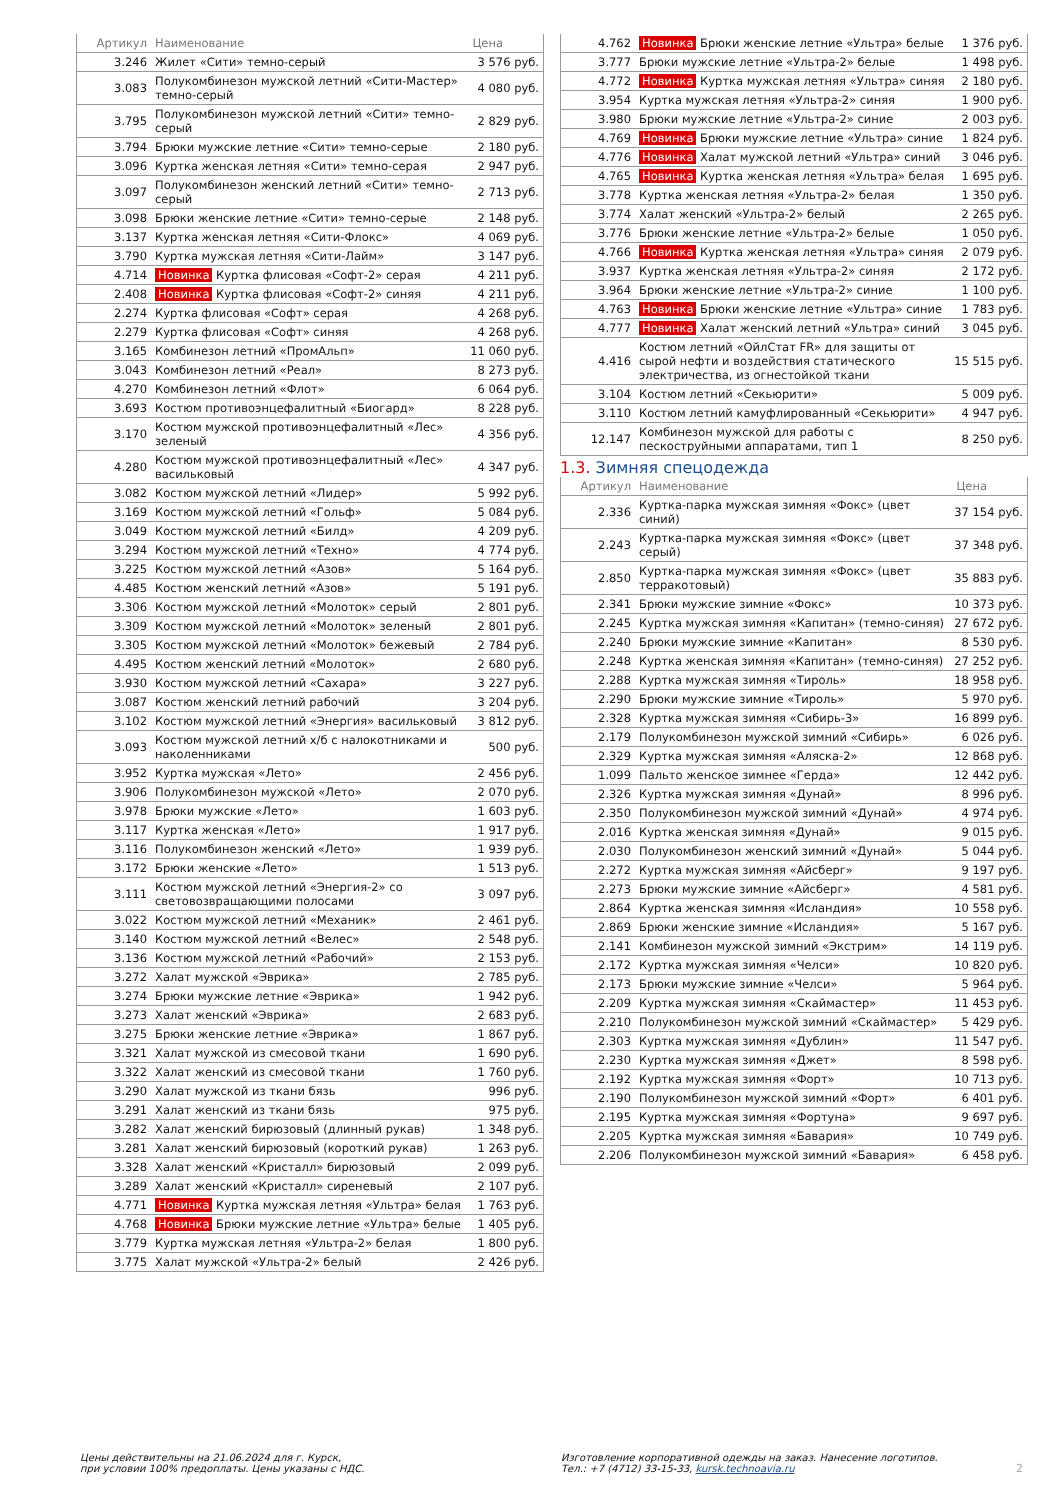| Артикул | Наименование | Цена |
| --- | --- | --- |
| 3.246 | Жилет «Сити» темно-серый | 3 576 руб. |
| 3.083 | Полукомбинезон мужской летний «Сити-Мастер» темно-серый | 4 080 руб. |
| 3.795 | Полукомбинезон мужской летний «Сити» темно-серый | 2 829 руб. |
| 3.794 | Брюки мужские летние «Сити» темно-серые | 2 180 руб. |
| 3.096 | Куртка женская летняя «Сити» темно-серая | 2 947 руб. |
| 3.097 | Полукомбинезон женский летний «Сити» темно-серый | 2 713 руб. |
| 3.098 | Брюки женские летние «Сити» темно-серые | 2 148 руб. |
| 3.137 | Куртка женская летняя «Сити-Флокс» | 4 069 руб. |
| 3.790 | Куртка мужская летняя «Сити-Лайм» | 3 147 руб. |
| 4.714 | Новинка Куртка флисовая «Софт-2» серая | 4 211 руб. |
| 2.408 | Новинка Куртка флисовая «Софт-2» синяя | 4 211 руб. |
| 2.274 | Куртка флисовая «Софт» серая | 4 268 руб. |
| 2.279 | Куртка флисовая «Софт» синяя | 4 268 руб. |
| 3.165 | Комбинезон летний «ПромАльп» | 11 060 руб. |
| 3.043 | Комбинезон летний «Реал» | 8 273 руб. |
| 4.270 | Комбинезон летний «Флот» | 6 064 руб. |
| 3.693 | Костюм противоэнцефалитный «Биогард» | 8 228 руб. |
| 3.170 | Костюм мужской противоэнцефалитный «Лес» зеленый | 4 356 руб. |
| 4.280 | Костюм мужской противоэнцефалитный «Лес» васильковый | 4 347 руб. |
| 3.082 | Костюм мужской летний «Лидер» | 5 992 руб. |
| 3.169 | Костюм мужской летний «Гольф» | 5 084 руб. |
| 3.049 | Костюм мужской летний «Билд» | 4 209 руб. |
| 3.294 | Костюм мужской летний «Техно» | 4 774 руб. |
| 3.225 | Костюм мужской летний «Азов» | 5 164 руб. |
| 4.485 | Костюм женский летний «Азов» | 5 191 руб. |
| 3.306 | Костюм мужской летний «Молоток» серый | 2 801 руб. |
| 3.309 | Костюм мужской летний «Молоток» зеленый | 2 801 руб. |
| 3.305 | Костюм мужской летний «Молоток» бежевый | 2 784 руб. |
| 4.495 | Костюм женский летний «Молоток» | 2 680 руб. |
| 3.930 | Костюм мужской летний «Сахара» | 3 227 руб. |
| 3.087 | Костюм женский летний рабочий | 3 204 руб. |
| 3.102 | Костюм мужской летний «Энергия» васильковый | 3 812 руб. |
| 3.093 | Костюм мужской летний х/б с налокотниками и наколенниками | 500 руб. |
| 3.952 | Куртка мужская «Лето» | 2 456 руб. |
| 3.906 | Полукомбинезон мужской «Лето» | 2 070 руб. |
| 3.978 | Брюки мужские «Лето» | 1 603 руб. |
| 3.117 | Куртка женская «Лето» | 1 917 руб. |
| 3.116 | Полукомбинезон женский «Лето» | 1 939 руб. |
| 3.172 | Брюки женские «Лето» | 1 513 руб. |
| 3.111 | Костюм мужской летний «Энергия-2» со световозвращающими полосами | 3 097 руб. |
| 3.022 | Костюм мужской летний «Механик» | 2 461 руб. |
| 3.140 | Костюм мужской летний «Велес» | 2 548 руб. |
| 3.136 | Костюм мужской летний «Рабочий» | 2 153 руб. |
| 3.272 | Халат мужской «Эврика» | 2 785 руб. |
| 3.274 | Брюки мужские летние «Эврика» | 1 942 руб. |
| 3.273 | Халат женский «Эврика» | 2 683 руб. |
| 3.275 | Брюки женские летние «Эврика» | 1 867 руб. |
| 3.321 | Халат мужской из смесовой ткани | 1 690 руб. |
| 3.322 | Халат женский из смесовой ткани | 1 760 руб. |
| 3.290 | Халат мужской из ткани бязь | 996 руб. |
| 3.291 | Халат женский из ткани бязь | 975 руб. |
| 3.282 | Халат женский бирюзовый (длинный рукав) | 1 348 руб. |
| 3.281 | Халат женский бирюзовый (короткий рукав) | 1 263 руб. |
| 3.328 | Халат женский «Кристалл» бирюзовый | 2 099 руб. |
| 3.289 | Халат женский «Кристалл» сиреневый | 2 107 руб. |
| 4.771 | Новинка Куртка мужская летняя «Ультра» белая | 1 763 руб. |
| 4.768 | Новинка Брюки мужские летние «Ультра» белые | 1 405 руб. |
| 3.779 | Куртка мужская летняя «Ультра-2» белая | 1 800 руб. |
| 3.775 | Халат мужской «Ультра-2» белый | 2 426 руб. |
| 4.762 | Новинка Брюки женские летние «Ультра» белые | 1 376 руб. |
| 3.777 | Брюки мужские летние «Ультра-2» белые | 1 498 руб. |
| 4.772 | Новинка Куртка мужская летняя «Ультра» синяя | 2 180 руб. |
| 3.954 | Куртка мужская летняя «Ультра-2» синяя | 1 900 руб. |
| 3.980 | Брюки мужские летние «Ультра-2» синие | 2 003 руб. |
| 4.769 | Новинка Брюки мужские летние «Ультра» синие | 1 824 руб. |
| 4.776 | Новинка Халат мужской летний «Ультра» синий | 3 046 руб. |
| 4.765 | Новинка Куртка женская летняя «Ультра» белая | 1 695 руб. |
| 3.778 | Куртка женская летняя «Ультра-2» белая | 1 350 руб. |
| 3.774 | Халат женский «Ультра-2» белый | 2 265 руб. |
| 3.776 | Брюки женские летние «Ультра-2» белые | 1 050 руб. |
| 4.766 | Новинка Куртка женская летняя «Ультра» синяя | 2 079 руб. |
| 3.937 | Куртка женская летняя «Ультра-2» синяя | 2 172 руб. |
| 3.964 | Брюки женские летние «Ультра-2» синие | 1 100 руб. |
| 4.763 | Новинка Брюки женские летние «Ультра» синие | 1 783 руб. |
| 4.777 | Новинка Халат женский летний «Ультра» синий | 3 045 руб. |
| 4.416 | Костюм летний «ОйлСтат FR» для защиты от сырой нефти и воздействия статического электричества, из огнестойкой ткани | 15 515 руб. |
| 3.104 | Костюм летний «Секьюрити» | 5 009 руб. |
| 3.110 | Костюм летний камуфлированный «Секьюрити» | 4 947 руб. |
| 12.147 | Комбинезон мужской для работы с пескоструйными аппаратами, тип 1 | 8 250 руб. |
1.3. Зимняя спецодежда
| Артикул | Наименование | Цена |
| --- | --- | --- |
| 2.336 | Куртка-парка мужская зимняя «Фокс» (цвет синий) | 37 154 руб. |
| 2.243 | Куртка-парка мужская зимняя «Фокс» (цвет серый) | 37 348 руб. |
| 2.850 | Куртка-парка мужская зимняя «Фокс» (цвет терракотовый) | 35 883 руб. |
| 2.341 | Брюки мужские зимние «Фокс» | 10 373 руб. |
| 2.245 | Куртка мужская зимняя «Капитан» (темно-синяя) | 27 672 руб. |
| 2.240 | Брюки мужские зимние «Капитан» | 8 530 руб. |
| 2.248 | Куртка женская зимняя «Капитан» (темно-синяя) | 27 252 руб. |
| 2.288 | Куртка мужская зимняя «Тироль» | 18 958 руб. |
| 2.290 | Брюки мужские зимние «Тироль» | 5 970 руб. |
| 2.328 | Куртка мужская зимняя «Сибирь-3» | 16 899 руб. |
| 2.179 | Полукомбинезон мужской зимний «Сибирь» | 6 026 руб. |
| 2.329 | Куртка мужская зимняя «Аляска-2» | 12 868 руб. |
| 1.099 | Пальто женское зимнее «Герда» | 12 442 руб. |
| 2.326 | Куртка мужская зимняя «Дунай» | 8 996 руб. |
| 2.350 | Полукомбинезон мужской зимний «Дунай» | 4 974 руб. |
| 2.016 | Куртка женская зимняя «Дунай» | 9 015 руб. |
| 2.030 | Полукомбинезон женский зимний «Дунай» | 5 044 руб. |
| 2.272 | Куртка мужская зимняя «Айсберг» | 9 197 руб. |
| 2.273 | Брюки мужские зимние «Айсберг» | 4 581 руб. |
| 2.864 | Куртка женская зимняя «Исландия» | 10 558 руб. |
| 2.869 | Брюки женские зимние «Исландия» | 5 167 руб. |
| 2.141 | Комбинезон мужской зимний «Экстрим» | 14 119 руб. |
| 2.172 | Куртка мужская зимняя «Челси» | 10 820 руб. |
| 2.173 | Брюки мужские зимние «Челси» | 5 964 руб. |
| 2.209 | Куртка мужская зимняя «Скаймастер» | 11 453 руб. |
| 2.210 | Полукомбинезон мужской зимний «Скаймастер» | 5 429 руб. |
| 2.303 | Куртка мужская зимняя «Дублин» | 11 547 руб. |
| 2.230 | Куртка мужская зимняя «Джет» | 8 598 руб. |
| 2.192 | Куртка мужская зимняя «Форт» | 10 713 руб. |
| 2.190 | Полукомбинезон мужской зимний «Форт» | 6 401 руб. |
| 2.195 | Куртка мужская зимняя «Фортуна» | 9 697 руб. |
| 2.205 | Куртка мужская зимняя «Бавария» | 10 749 руб. |
| 2.206 | Полукомбинезон мужской зимний «Бавария» | 6 458 руб. |
Цены действительны на 21.06.2024 для г. Курск,
при условии 100% предоплаты. Цены указаны с НДС.
Изготовление корпоративной одежды на заказ. Нанесение логотипов.
Тел.: +7 (4712) 33-15-33, kursk.technoavia.ru
2